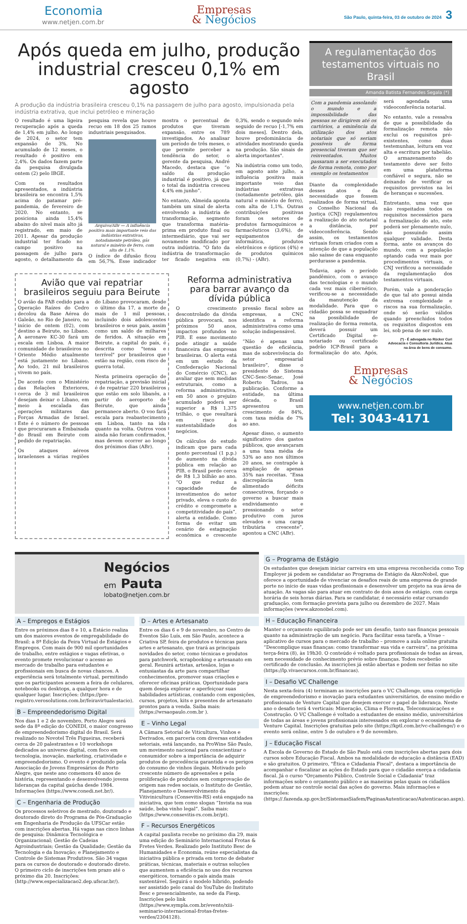Economia
www.netjen.com.br
Empresas
& Negócios
São Paulo, quinta-feira, 03 de outubro de 2024 3
Após queda em julho, produção industrial cresceu 0,1% em agosto
A produção da indústria brasileira cresceu 0,1% na passagem de julho para agosto, impulsionada pela indústria extrativa, que inclui petróleo e mineração
O resultado é uma ligeira recuperação após a queda de 1,4% em julho. Ao longo de 2024, o setor tem expansão de 3%. No acumulado de 12 meses, o resultado é positivo em 2,4%. Os dados fazem parte da pesquisa divulgada ontem (2) pelo IBGE.
Com os resultados apresentados, a indústria brasileira se encontra 1,5% acima do patamar pré-pandemia, de fevereiro de 2020. No entanto, se posiciona ainda 15,4% abaixo do nível mais alto já registrado, em maio de 2011. Apesar da produção industrial ter ficado no campo positivo na passagem de julho para agosto, o detalhamento da pesquisa revela que houve recuo em 18 dos 25 ramos industriais pesquisados.
Arquivo/ABr — A influência positiva mais importante veio das indústrias extrativas, notadamente petróleo, gás natural e minério de ferro, com alta de 1,1%.
O índice de difusão ficou em 56,7%. Esse indicador mostra o percentual de produtos que tiveram expansão, entre os 789 investigados. Ao analisar um período de três meses, o que permite perceber a tendência do setor, o gerente da pesquisa, André Macedo, destaca que “o saldo da produção industrial é positivo, já que o total da indústria cresceu 4,4% em junho”.
No entanto, Almeida aponta também um sinal de alerta envolvendo a indústria de transformação, segmento que transforma matéria-prima em produto final ou intermediário, que vai ser novamente modificado por outra indústria. "O fato da indústria de transformação ter ficado negativa em 0,3%, sendo o segundo mês seguido de recuo [-1,7% em dois meses]. Dentro dela, houve predominância de atividades mostrando queda na produção. São sinais de alerta importantes".
Na indústria como um todo, em agosto ante julho, a influência positiva mais importante veio das indústrias extrativas (notadamente petróleo, gás natural e minério de ferro), com alta de 1,1%. Outras contribuições positivas foram os setores de produtos farmoquímicos e farmacêuticos (3,6%), de equipamentos de informática, produtos eletrônicos e ópticos (4%) e de produtos químicos (0,7%) - (ABr).
Avião que vai repatriar brasileiros seguiu para Beirute
O avião da FAB cedido para a Operação Raízes do Cedro decolou da Base Aérea do Galeão, no Rio de Janeiro, no início de ontem (02), com destino a Beirute, no Líbano. A aeronave KC-30 fará um escala em Lisboa. A maior comunidade de brasileiros no Oriente Médio atualmente está justamente no Líbano. Ao todo, 21 mil brasileiros vivem no país.
De acordo com o Ministério das Relações Exteriores, cerca de 3 mil brasileiros desejam deixar o Líbano, em meio à escalada das operações militares das Forças Armadas de Israel. Este é o número de pessoas que procuraram a Embaixada do Brasil em Beirute com pedido de repatriação.
Os ataques aéreos israelenses a várias regiões do Líbano provocaram, desde o último dia 17, a morte de mais de 1 mil pessoas, incluindo dois adolescentes brasileiros e seus pais, assim como um saldo de milhares de feridos. A situação em Beirute, a capital do país, é descrita como "tensa e terrível" por brasileiros que estão na região, com risco de guerra total.
Nesta primeira operação de repatriação, a previsão inicial é de repatriar 220 brasileiros que estão em solo libanês, a partir do aeroporto de Beirute, que ainda permanece aberto. O voo fará escala para reabastecimento em Lisboa, tanto na ida quanto na volta. Outros voos ainda não foram confirmados, mas devem ocorrer ao longo dos próximos dias (ABr).
Reforma administrativa para barrar avanço da dívida pública
O crescimento descontrolado da dívida pública provocará, nos próximos 50 anos, impactos profundos no PIB. E esse movimento pode atingir a saúde financeira das empresas brasileiras. O alerta está em um estudo da Confederação Nacional do Comércio (CNC), ao avaliar que sem medidas estruturais, como a reforma administrativa, em 50 anos o prejuízo acumulado poderá ser superior a R$ 1,375 trilhão, o que resultará em risco à sustentabilidade dos negócios.
Os cálculos do estudo indicam que para cada ponto percentual (1 p.p.) de aumento na dívida pública em relação ao PIB, o Brasil perde cerca de R$ 1,3 bilhão ao ano. “O que reduz a capacidade de investimentos do setor privado, eleva o custo do crédito e compromete a competitividade do país”, alerta a entidade. Como forma de evitar um cenário de estagnação econômica e crescente pressão fiscal sobre as empresas, a CNC identifica a reforma administrativa como uma solução indispensável.
“Não é apenas uma questão de eficiência, mas de sobrevivência do setor empresarial brasileiro”, disse o presidente do Sistema CNC-Sesc-Senac, José Roberto Tadros, na publicação. Conforme a entidade, na última década, o Brasil apresentou um crescimento de 84%, com taxa média de 7% ao ano.
Apesar disso, o aumento significativo dos gastos públicos, que avançaram a uma taxa média de 53% ao ano nos últimos 20 anos, se contrapõe à ampliação de apenas 35% nas receitas. “Essa discrepância tem alimentado déficits consecutivos, forçando o governo a buscar mais endividamento e pressionando o setor produtivo com juros elevados e uma carga tributária crescente”, apontou a CNC (ABr).
A regulamentação dos testamentos virtuais no Brasil
Amanda Batista Fernandes Segala (*)
Com a pandemia assolando o mundo e a impossibilidade das pessoas se dirigirem até os cartórios, a eminência da utilização dos atos notariais que só seriam possíveis de forma presencial tiveram que ser reinventados. Muitos passaram a ser executados de forma remota, como por exemplo os testamentos
Diante da complexidade desses atos e da necessidade que fossem realizados de forma virtual, o Conselho Nacional da Justiça (CNJ) regulamentou a realização do ato notarial a distância, por videoconferência. Sendo assim, os testamentos virtuais foram criados com a intenção de que a população não saísse de casa enquanto perdurasse a pandemia.
Todavia, após o período pandêmico, com o avanço das tecnologias e o mundo cada vez mais cibernético, verificou-se a necessidade da manutenção da modalidade. Para que o cidadão possa se enquadrar na possibilidade de realização de forma remota, deverá possuir um Certificado Digital e-notariado ou certificado padrão ICP-Brasil para a formalização do ato. Após, será agendada uma videoconferência notarial.
No entanto, vale a ressalva de que a possibilidade da formalização remota não exclui os requisitos pré-existentes, como duas testemunhas, leitura em voz alta e escritura por tabelião. O armazenamento do testamento deve ser feito em uma plataforma confiável e segura, não se deixando de verificar os requisitos previstos na lei de heranças e sucessões.
Entretanto, uma vez que não respeitados todos os requisitos necessários para a formalização do ato, este poderá ser plenamente nulo, não possuindo assim qualquer validade. Desta forma, ante os avanços do mundo, com a população optando cada vez mais por procedimentos virtuais, o CNJ verificou a necessidade da regulamentação dos testamentos virtuais.
Porém, vale a ponderação de que tal ato possui ainda extrema complexidade e riscos na sua formalização, onde só serão válidos quando preenchidos todos os requisitos dispostos em lei, sob pena de ser nulo.
(*) - É advogada no Rücker Curi Advocacia e Consultoria Jurídica. Atua na área de bens de consumo.
Empresas
& Negócios
www.netjen.com.br
Tel: 3043-4171
Negócios em Pauta
lobato@netjen.com.br
A – Empregos e Estágios
Entre os próximos dias 8 e 10, a Estácio realiza um dos maiores eventos de empregabilidade do Brasil: a 8ª Edição da Feira Virtual de Estágios e Empregos. Com mais de 900 mil oportunidades de trabalho, entre estágios e vagas efetivas, o evento promete revolucionar o acesso ao mercado de trabalho para estudantes e profissionais em busca de novas chances. A experiência será totalmente virtual, permitindo que os participantes acessem a feira de celulares, notebooks ou desktops, a qualquer hora e de qualquer lugar. Inscrições: (https://pre-registro.verosolutions.com.br/feiravirtualestacio).
B – Empreendedorismo Digital
Nos dias 1 e 2 de novembro, Porto Alegre será sede da 8ª edição do CONEDI, o maior congresso de empreendedorismo digital do Brasil. Será realizado no Novotel Três Figueiras, receberá cerca de 20 palestrantes e 10 workshops dedicados ao universo digital, com foco em tecnologia, inovação, marketing, criatividade e empreendedorismo. O evento é produzido pela Associação de Jovens Empresários de Porto Alegre, que neste ano comemora 40 anos de história, representando e desenvolvendo jovens lideranças da capital gaúcha desde 1984. Informações (https://www.conedi.net.br/).
C – Engenharia de Produção
Os processos seletivos de mestrado, doutorado e doutorado direto do Programa de Pós-Graduação em Engenharia de Produção da UFSCar estão com inscrições abertas. Há vagas nas cinco linhas de pesquisa: Dinâmica Tecnológica e Organizacional; Gestão de Cadeias Agroindustriais; Gestão da Qualidade; Gestão da Tecnologia e da Inovação; e Planejamento e Controle de Sistemas Produtivos. São 34 vagas para os cursos de doutorado e doutorado direto. O primeiro ciclo de inscrições tem prazo até o próximo dia 20. Inscrições: (http://www.especializacao2.dep.ufscar.br/).
D – Artes e Artesanato
Entre os dias 6 e 9 de novembro, no Centro de Eventos São Luís, em São Paulo, acontece a Criativa SP, feira de produtos e técnicas para artes e artesanato, que trará as principais novidades do setor, como técnicas e produtos para patchwork, scrapbooking e artesanato em geral. Reunirá artistas, artesãos, lojas e entusiastas da arte para compartilhar conhecimentos, promover suas criações e oferecer oficinas práticas. Oportunidade para quem deseja explorar e aperfeiçoar suas habilidades artísticas, contando com exposições, cursos, projetos, kits e presentes de artesanato prontos para a venda. Saiba mais: (https://wrsaopaulo.com.br ).
E – Vinho Legal
A Câmara Setorial de Viticultura, Vinhos e Derivados, em parceria com diversas entidades setoriais, está lançando, na ProWine São Paulo, um movimento nacional para conscientizar o consumidor sobre a importância de adquirir produtos de procedência garantida e os perigos do consumo de vinhos ilegais. Motivado pelo crescente número de apreensões e pela proliferação de produtos sem comprovação de origem nas redes sociais, o Instituto de Gestão, Planejamento e Desenvolvimento da Vitivinicultura (Consevitis-RS) está engajado na iniciativa, que tem como slogan “Invista na sua saúde, beba vinho legal”. Saiba mais: (https://www.consevitis-rs.com.br/pt).
F – Recursos Energéticos
A capital paulista recebe no próximo dia 29, mais uma edição do Seminário Internacional Frotas & Fretes Verdes. Realizado pelo Instituto Besc de Humanidades e Economia, reúne especialistas da iniciativa pública e privada em torno de debater práticas, técnicas, materiais e outras soluções que aumentem a eficiência no uso dos recursos energéticos, tornando o país ainda mais sustentável. Seguirá o modelo híbrido, podendo ser assistido pelo canal do YouTube do Instituto Besc e presencialmente, na sede da Fiesp. Inscrições pelo link (https://www.sympla.com.br/evento/xiii-seminario-internacional-frotas-fretes-verdes/2304128).
G – Programa de Estágio
Os estudantes que desejam iniciar carreira em uma empresa reconhecida como Top Employer já podem se candidatar ao Programa de Estágio da AkzoNobel, que oferece a oportunidade de vivenciar os desafios reais de uma empresa de grande porte no início de suas vidas profissionais e desenvolver um projeto na sua área de atuação. As vagas são para atuar em contrato de dois anos de estágio, com carga horária de seis horas diárias. Para se candidatar, é necessário estar cursando graduação, com formação prevista para julho ou dezembro de 2027. Mais informações (www.akzonobel.com).
H – Educação Financeira
Manter o orçamento equilibrado pode ser um desafio, tanto nas finanças pessoais quanto na administração de um negócio. Para facilitar essa tarefa, a Vivae – aplicativo de cursos para o mercado de trabalho – promove a aula online gratuita “Descomplique suas finanças: como transformar sua vida e carreira”, na próxima terça-feira (8), às 19h30. O conteúdo é voltado para profissionais de todas as áreas, sem necessidade de conhecimento prévio sobre finanças. Todos receberão certificado de conclusão. As inscrições já estão abertas e podem ser feitas no site (https://lp.vivaecursos.com.br/financas).
I – Desafio VC Challenge
Nesta sexta-feira (4) terminam as inscrições para o VC Challenge, uma competição de empreendedorismo e inovação para estudantes universitários, de ensino médio e profissionais de Venture Capital que desejem exercer o papel de liderança. Neste ano o desafio terá 4 verticais: Mineração, Clima e Floresta, Telecomunicações e Construção. O VC Challenge é voltado a estudantes de ensino médio, universitários de todas as áreas e jovens profissionais interessados em explorar o ecossistema de Venture Capital. Inscrições gratuitas pelo site (https://kptl.com.br/vc-challenge/) e o evento será online, entre 5 de outubro e 9 de novembro.
J – Educação Fiscal
A Escola de Governo do Estado de São Paulo está com inscrições abertas para dois cursos sobre Educação Fiscal. Ambos na modalidade de educação a distância (EAD) e são gratuitos. O primeiro, "Ética e Cidadania Fiscal", destaca a importância de acompanhar e fiscalizar as ações do Estado para que o cidadão exerça a cidadania fiscal. Já o curso "Orçamento Público, Controle Social e Cidadania" traz informações sobre o orçamento público e as maneiras pelas quais os cidadãos podem atuar no controle social das ações do governo. Mais informações e inscrições: (https://.fazenda.sp.gov.br/SistemasSiafem/PaginasAutenticacao/Autenticacao.aspx).